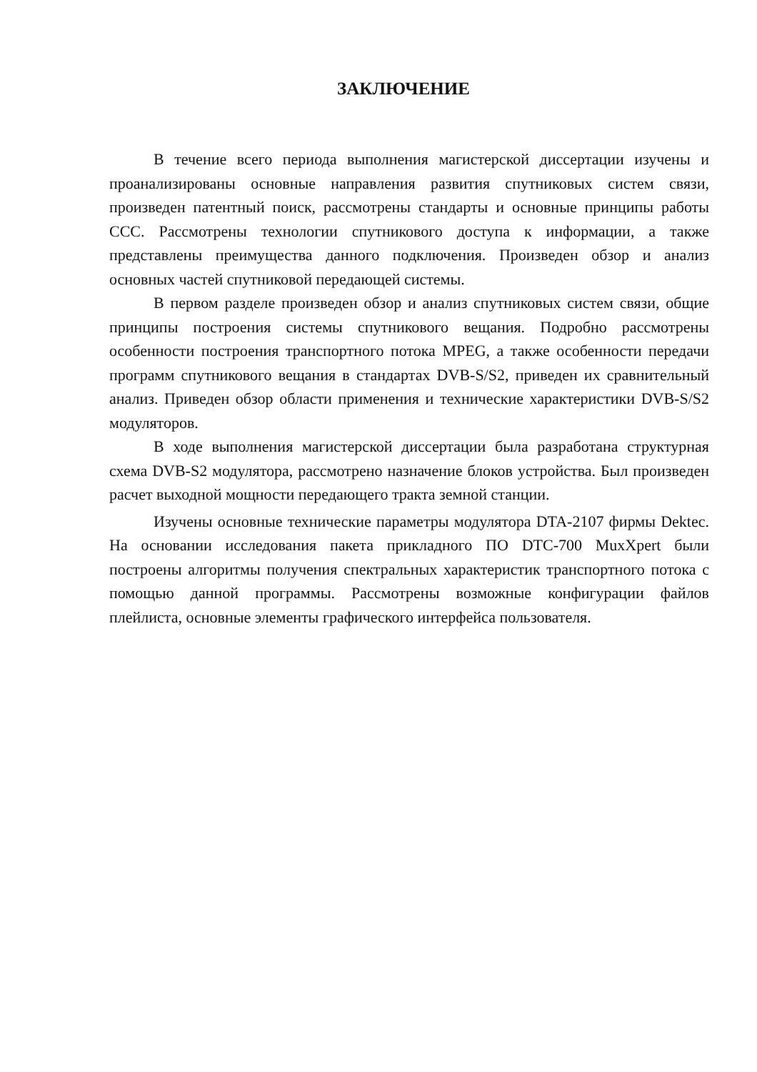ЗАКЛЮЧЕНИЕ
В течение всего периода выполнения магистерской диссертации изучены и проанализированы основные направления развития спутниковых систем связи, произведен патентный поиск, рассмотрены стандарты и основные принципы работы ССС. Рассмотрены технологии спутникового доступа к информации, а также представлены преимущества данного подключения. Произведен обзор и анализ основных частей спутниковой передающей системы.
В первом разделе произведен обзор и анализ спутниковых систем связи, общие принципы построения системы спутникового вещания. Подробно рассмотрены особенности построения транспортного потока MPEG, а также особенности передачи программ спутникового вещания в стандартах DVB-S/S2, приведен их сравнительный анализ. Приведен обзор области применения и технические характеристики DVB-S/S2 модуляторов.
В ходе выполнения магистерской диссертации была разработана структурная схема DVB-S2 модулятора, рассмотрено назначение блоков устройства. Был произведен расчет выходной мощности передающего тракта земной станции.
Изучены основные технические параметры модулятора DTA-2107 фирмы Dektec. На основании исследования пакета прикладного ПО DTC-700 MuxXpert были построены алгоритмы получения спектральных характеристик транспортного потока с помощью данной программы. Рассмотрены возможные конфигурации файлов плейлиста, основные элементы графического интерфейса пользователя.